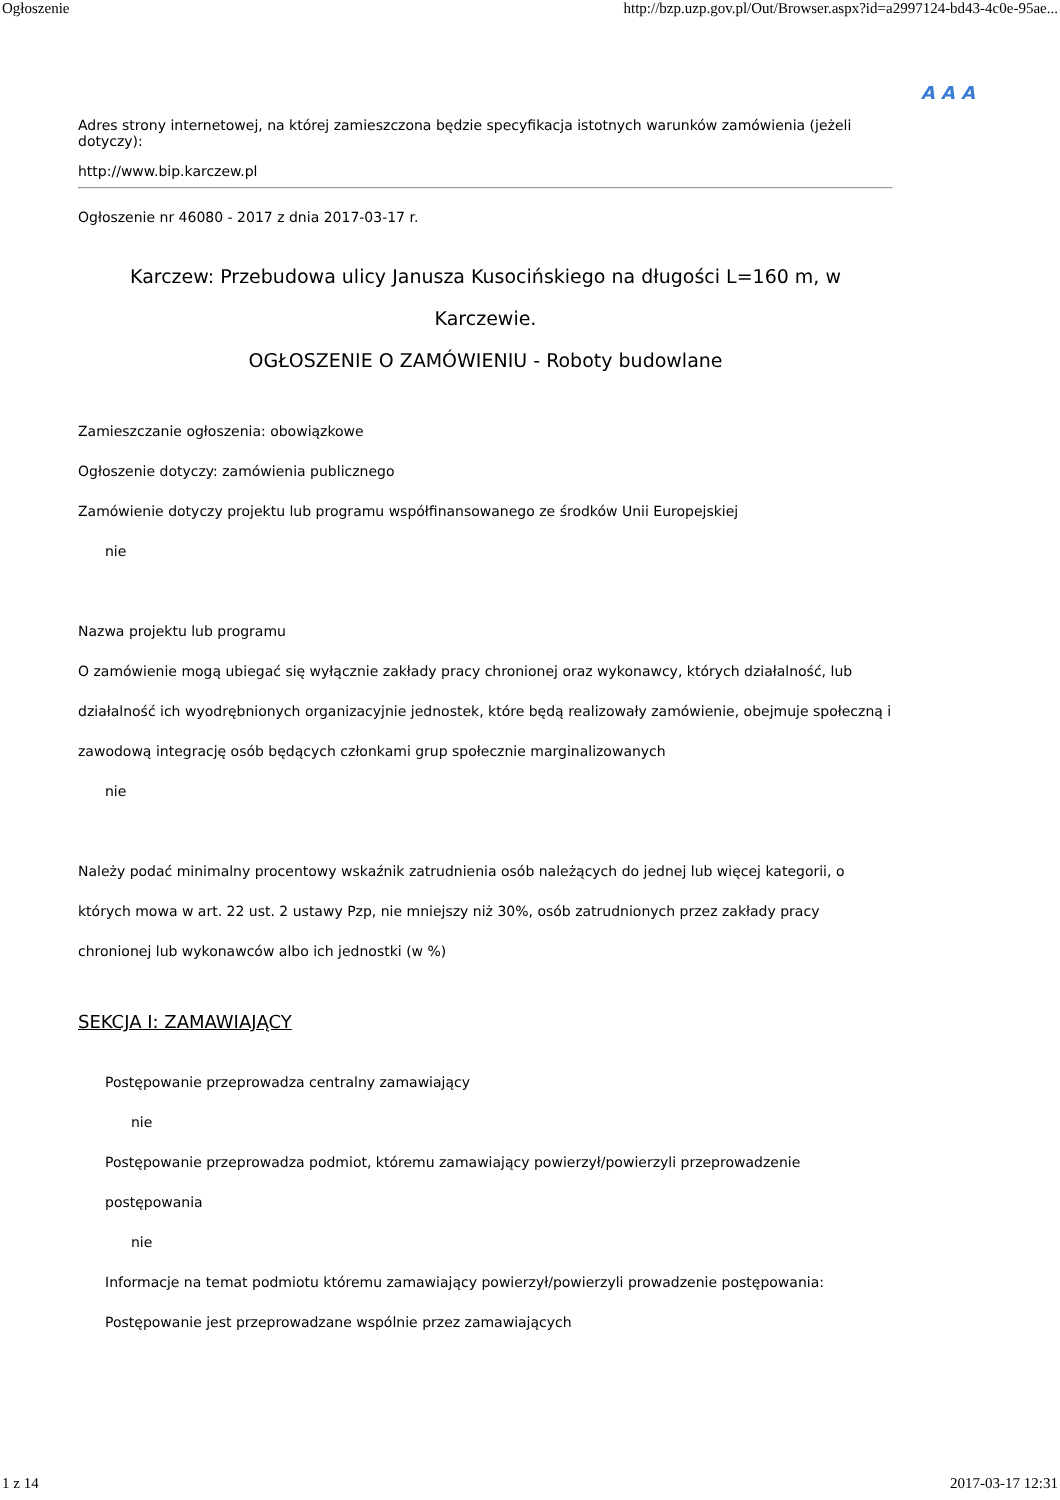Ogłoszenie http://bzp.uzp.gov.pl/Out/Browser.aspx?id=a2997124-bd43-4c0e-95ae...
A A A
Adres strony internetowej, na której zamieszczona będzie specyfikacja istotnych warunków zamówienia (jeżeli dotyczy):
http://www.bip.karczew.pl
Ogłoszenie nr 46080 - 2017 z dnia 2017-03-17 r.
Karczew: Przebudowa ulicy Janusza Kusocińskiego na długości L=160 m, w Karczewie.
OGŁOSZENIE O ZAMÓWIENIU - Roboty budowlane
Zamieszczanie ogłoszenia: obowiązkowe
Ogłoszenie dotyczy: zamówienia publicznego
Zamówienie dotyczy projektu lub programu współfinansowanego ze środków Unii Europejskiej
nie
Nazwa projektu lub programu
O zamówienie mogą ubiegać się wyłącznie zakłady pracy chronionej oraz wykonawcy, których działalność, lub działalność ich wyodrębnionych organizacyjnie jednostek, które będą realizowały zamówienie, obejmuje społeczną i zawodową integrację osób będących członkami grup społecznie marginalizowanych
nie
Należy podać minimalny procentowy wskaźnik zatrudnienia osób należących do jednej lub więcej kategorii, o których mowa w art. 22 ust. 2 ustawy Pzp, nie mniejszy niż 30%, osób zatrudnionych przez zakłady pracy chronionej lub wykonawców albo ich jednostki (w %)
SEKCJA I: ZAMAWIAJĄCY
Postępowanie przeprowadza centralny zamawiający
nie
Postępowanie przeprowadza podmiot, któremu zamawiający powierzył/powierzyli przeprowadzenie postępowania
nie
Informacje na temat podmiotu któremu zamawiający powierzył/powierzyli prowadzenie postępowania:
Postępowanie jest przeprowadzane wspólnie przez zamawiających
1 z 14 2017-03-17 12:31